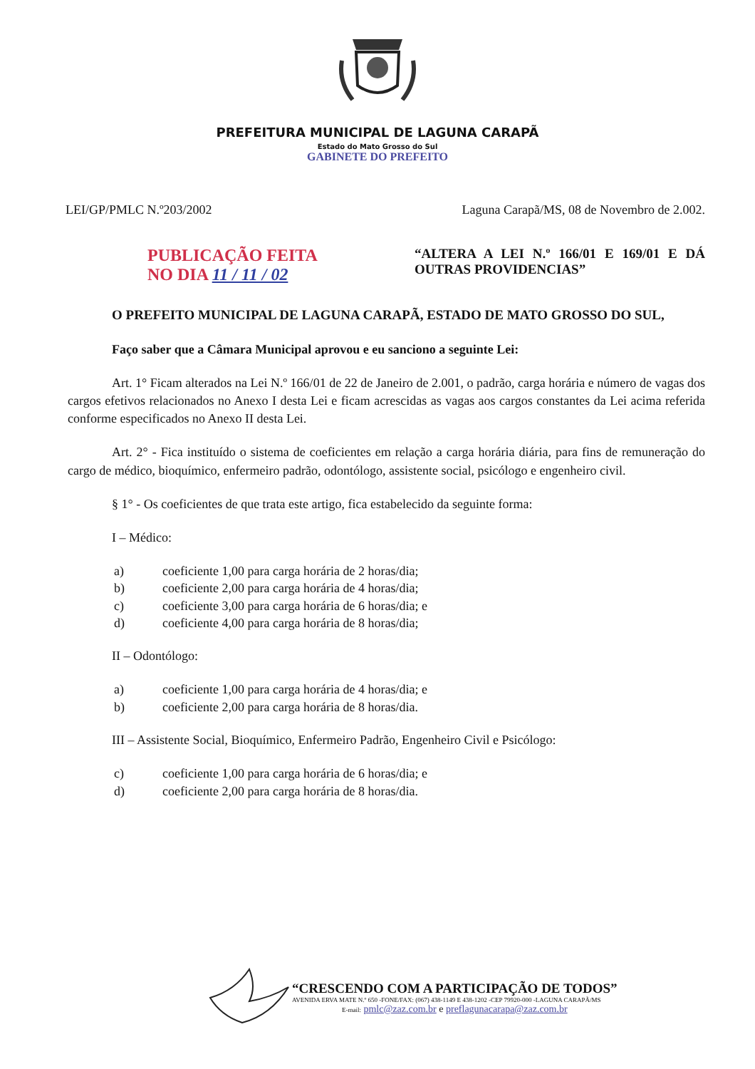PREFEITURA MUNICIPAL DE LAGUNA CARAPÃ
Estado do Mato Grosso do Sul
GABINETE DO PREFEITO
LEI/GP/PMLC N.º203/2002 Laguna Carapã/MS, 08 de Novembro de 2.002.
PUBLICAÇÃO FEITA
NO DIA 11 / 11 / 02
“ALTERA A LEI N.º 166/01 E 169/01 E DÁ OUTRAS PROVIDENCIAS”
O PREFEITO MUNICIPAL DE LAGUNA CARAPÃ, ESTADO DE MATO GROSSO DO SUL,
Faço saber que a Câmara Municipal aprovou e eu sanciono a seguinte Lei:
Art. 1° Ficam alterados na Lei N.º 166/01 de 22 de Janeiro de 2.001, o padrão, carga horária e número de vagas dos cargos efetivos relacionados no Anexo I desta Lei e ficam acrescidas as vagas aos cargos constantes da Lei acima referida conforme especificados no Anexo II desta Lei.
Art. 2° - Fica instituído o sistema de coeficientes em relação a carga horária diária, para fins de remuneração do cargo de médico, bioquímico, enfermeiro padrão, odontólogo, assistente social, psicólogo e engenheiro civil.
§ 1° - Os coeficientes de que trata este artigo, fica estabelecido da seguinte forma:
I – Médico:
a) coeficiente 1,00 para carga horária de 2 horas/dia;
b) coeficiente 2,00 para carga horária de 4 horas/dia;
c) coeficiente 3,00 para carga horária de 6 horas/dia; e
d) coeficiente 4,00 para carga horária de 8 horas/dia;
II – Odontólogo:
a) coeficiente 1,00 para carga horária de 4 horas/dia; e
b) coeficiente 2,00 para carga horária de 8 horas/dia.
III – Assistente Social, Bioquímico, Enfermeiro Padrão, Engenheiro Civil e Psicólogo:
c) coeficiente 1,00 para carga horária de 6 horas/dia; e
d) coeficiente 2,00 para carga horária de 8 horas/dia.
“CRESCENDO COM A PARTICIPAÇÃO DE TODOS”
AVENIDA ERVA MATE N.º 650 -FONE/FAX: (067) 438-1149 E 438-1202 -CEP 79920-000 -LAGUNA CARAPÃ/MS
E-mail: pmlc@zaz.com.br e preflagunacarapa@zaz.com.br